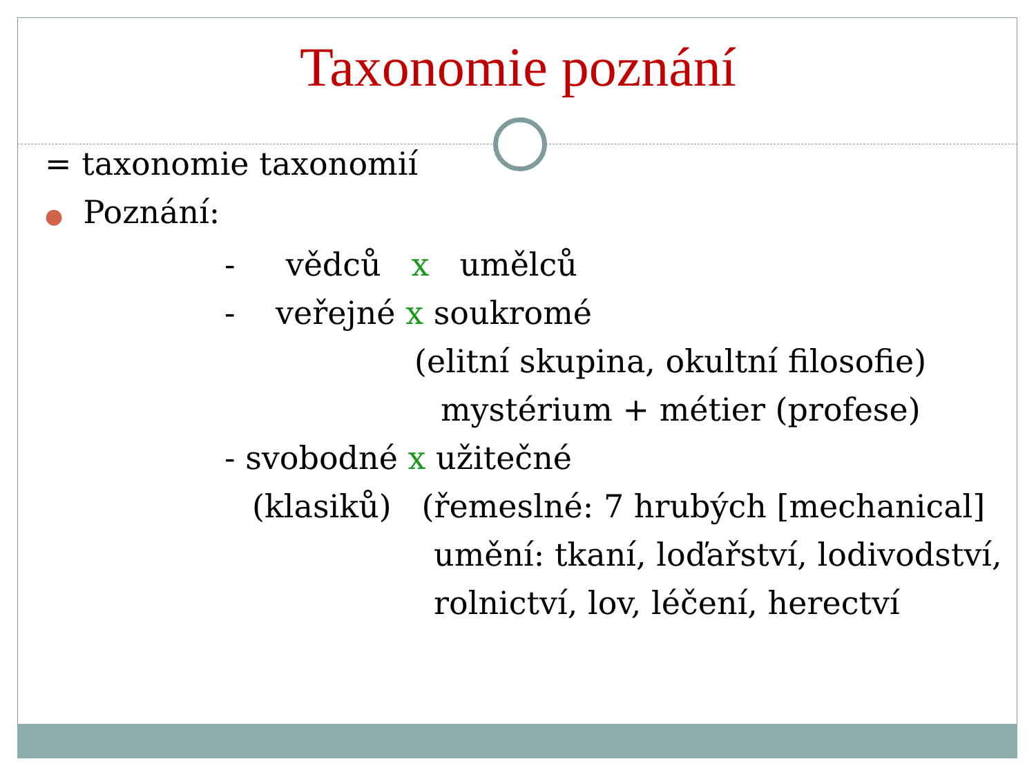Taxonomie poznání
= taxonomie taxonomií
● Poznání:
- vědců x umělců
- veřejné x soukromé
(elitní skupina, okultní filosofie)
mystérium + métier (profese)
- svobodné x užitečné
(klasiků) (řemeslné: 7 hrubých [mechanical]
umění: tkaní, loďařství, lodivodství,
rolnictví, lov, léčení, herectví